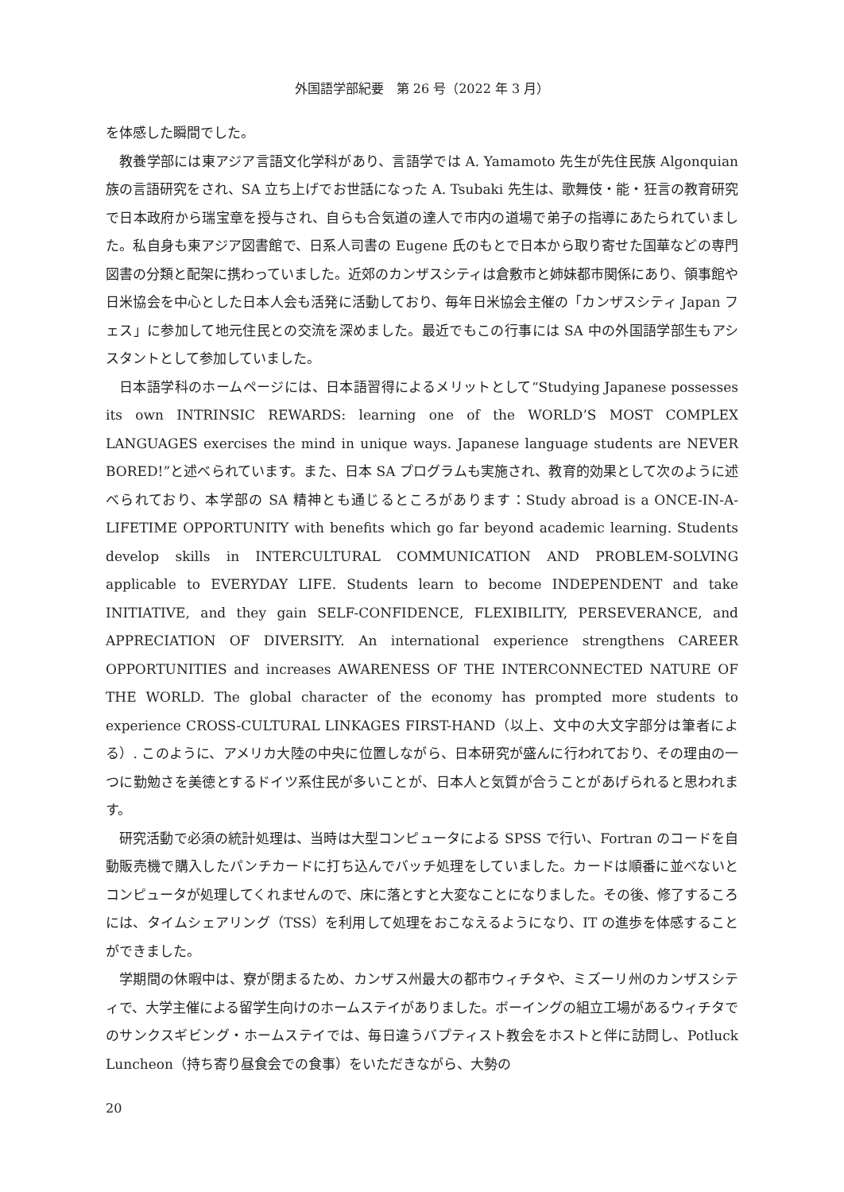外国語学部紀要　第 26 号（2022 年 3 月）
を体感した瞬間でした。
教養学部には東アジア言語文化学科があり、言語学では A. Yamamoto 先生が先住民族 Algonquian 族の言語研究をされ、SA 立ち上げでお世話になった A. Tsubaki 先生は、歌舞伎・能・狂言の教育研究で日本政府から瑞宝章を授与され、自らも合気道の達人で市内の道場で弟子の指導にあたられていました。私自身も東アジア図書館で、日系人司書の Eugene 氏のもとで日本から取り寄せた国華などの専門図書の分類と配架に携わっていました。近郊のカンザスシティは倉敷市と姉妹都市関係にあり、領事館や日米協会を中心とした日本人会も活発に活動しており、毎年日米協会主催の「カンザスシティ Japan フェス」に参加して地元住民との交流を深めました。最近でもこの行事には SA 中の外国語学部生もアシスタントとして参加していました。
日本語学科のホームページには、日本語習得によるメリットとして“Studying Japanese possesses its own INTRINSIC REWARDS: learning one of the WORLD’S MOST COMPLEX LANGUAGES exercises the mind in unique ways. Japanese language students are NEVER BORED!”と述べられています。また、日本 SA プログラムも実施され、教育的効果として次のように述べられており、本学部の SA 精神とも通じるところがあります：Study abroad is a ONCE-IN-A-LIFETIME OPPORTUNITY with benefits which go far beyond academic learning. Students develop skills in INTERCULTURAL COMMUNICATION AND PROBLEM-SOLVING applicable to EVERYDAY LIFE. Students learn to become INDEPENDENT and take INITIATIVE, and they gain SELF-CONFIDENCE, FLEXIBILITY, PERSEVERANCE, and APPRECIATION OF DIVERSITY. An international experience strengthens CAREER OPPORTUNITIES and increases AWARENESS OF THE INTERCONNECTED NATURE OF THE WORLD. The global character of the economy has prompted more students to experience CROSS-CULTURAL LINKAGES FIRST-HAND（以上、文中の大文字部分は筆者による）. このように、アメリカ大陸の中央に位置しながら、日本研究が盛んに行われており、その理由の一つに勤勉さを美徳とするドイツ系住民が多いことが、日本人と気質が合うことがあげられると思われます。
研究活動で必須の統計処理は、当時は大型コンピュータによる SPSS で行い、Fortran のコードを自動販売機で購入したパンチカードに打ち込んでバッチ処理をしていました。カードは順番に並べないとコンピュータが処理してくれませんので、床に落とすと大変なことになりました。その後、修了するころには、タイムシェアリング（TSS）を利用して処理をおこなえるようになり、IT の進歩を体感することができました。
学期間の休暇中は、寮が閉まるため、カンザス州最大の都市ウィチタや、ミズーリ州のカンザスシティで、大学主催による留学生向けのホームステイがありました。ボーイングの組立工場があるウィチタでのサンクスギビング・ホームステイでは、毎日違うバプティスト教会をホストと伴に訪問し、Potluck Luncheon（持ち寄り昼食会での食事）をいただきながら、大勢の
20